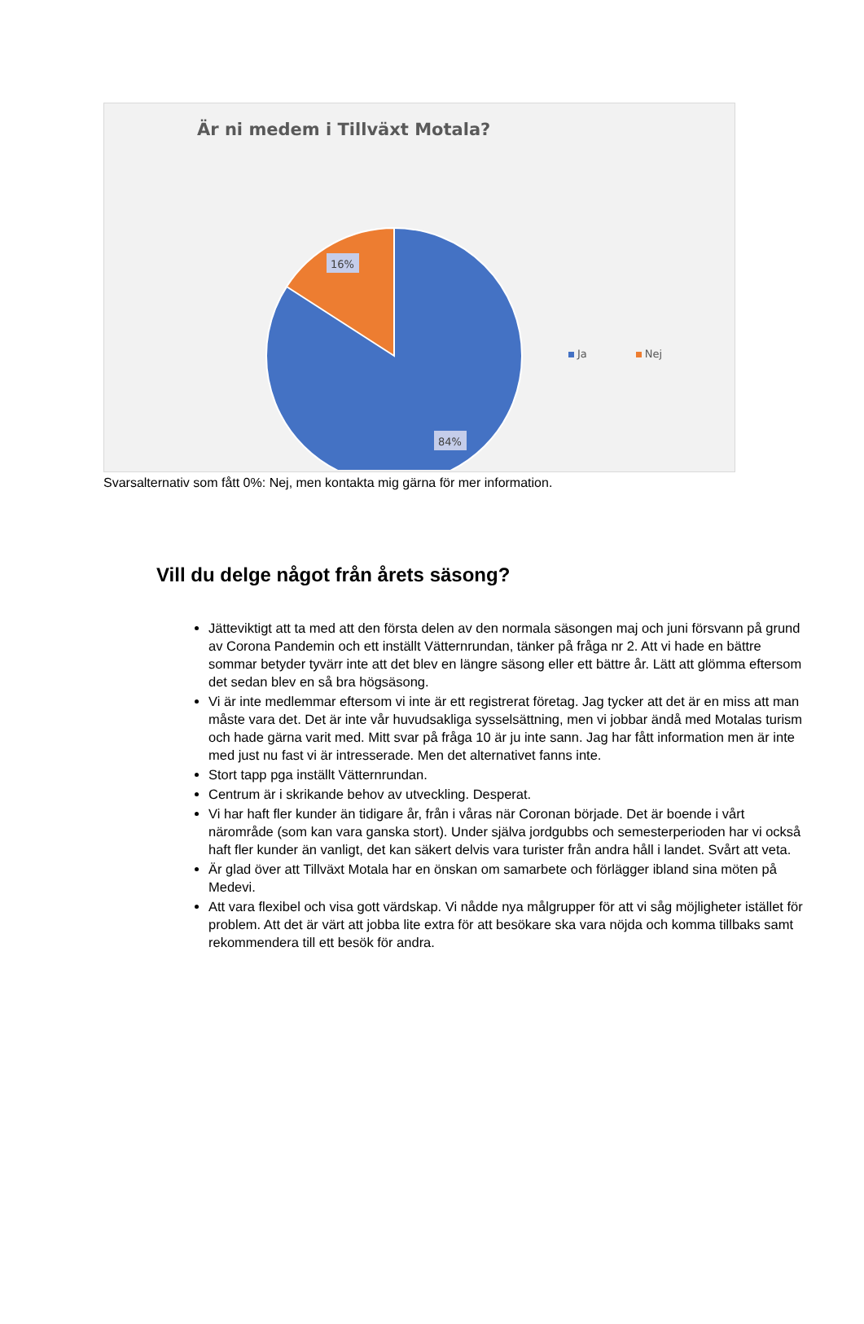Är ni medem i Tillväxt Motala?
16%
84%
Ja Nej
Svarsalternativ som fått 0%: Nej, men kontakta mig gärna för mer information.
Vill du delge något från årets säsong?
Jätteviktigt att ta med att den första delen av den normala säsongen maj och juni försvann på grund av Corona Pandemin och ett inställt Vätternrundan, tänker på fråga nr 2. Att vi hade en bättre sommar betyder tyvärr inte att det blev en längre säsong eller ett bättre år. Lätt att glömma eftersom det sedan blev en så bra högsäsong.
Vi är inte medlemmar eftersom vi inte är ett registrerat företag. Jag tycker att det är en miss att man måste vara det. Det är inte vår huvudsakliga sysselsättning, men vi jobbar ändå med Motalas turism och hade gärna varit med. Mitt svar på fråga 10 är ju inte sann. Jag har fått information men är inte med just nu fast vi är intresserade. Men det alternativet fanns inte.
Stort tapp pga inställt Vätternrundan.
Centrum är i skrikande behov av utveckling. Desperat.
Vi har haft fler kunder än tidigare år, från i våras när Coronan började. Det är boende i vårt närområde (som kan vara ganska stort). Under själva jordgubbs och semesterperioden har vi också haft fler kunder än vanligt, det kan säkert delvis vara turister från andra håll i landet. Svårt att veta.
Är glad över att Tillväxt Motala har en önskan om samarbete och förlägger ibland sina möten på Medevi.
Att vara flexibel och visa gott värdskap. Vi nådde nya målgrupper för att vi såg möjligheter istället för problem. Att det är värt att jobba lite extra för att besökare ska vara nöjda och komma tillbaks samt rekommendera till ett besök för andra.